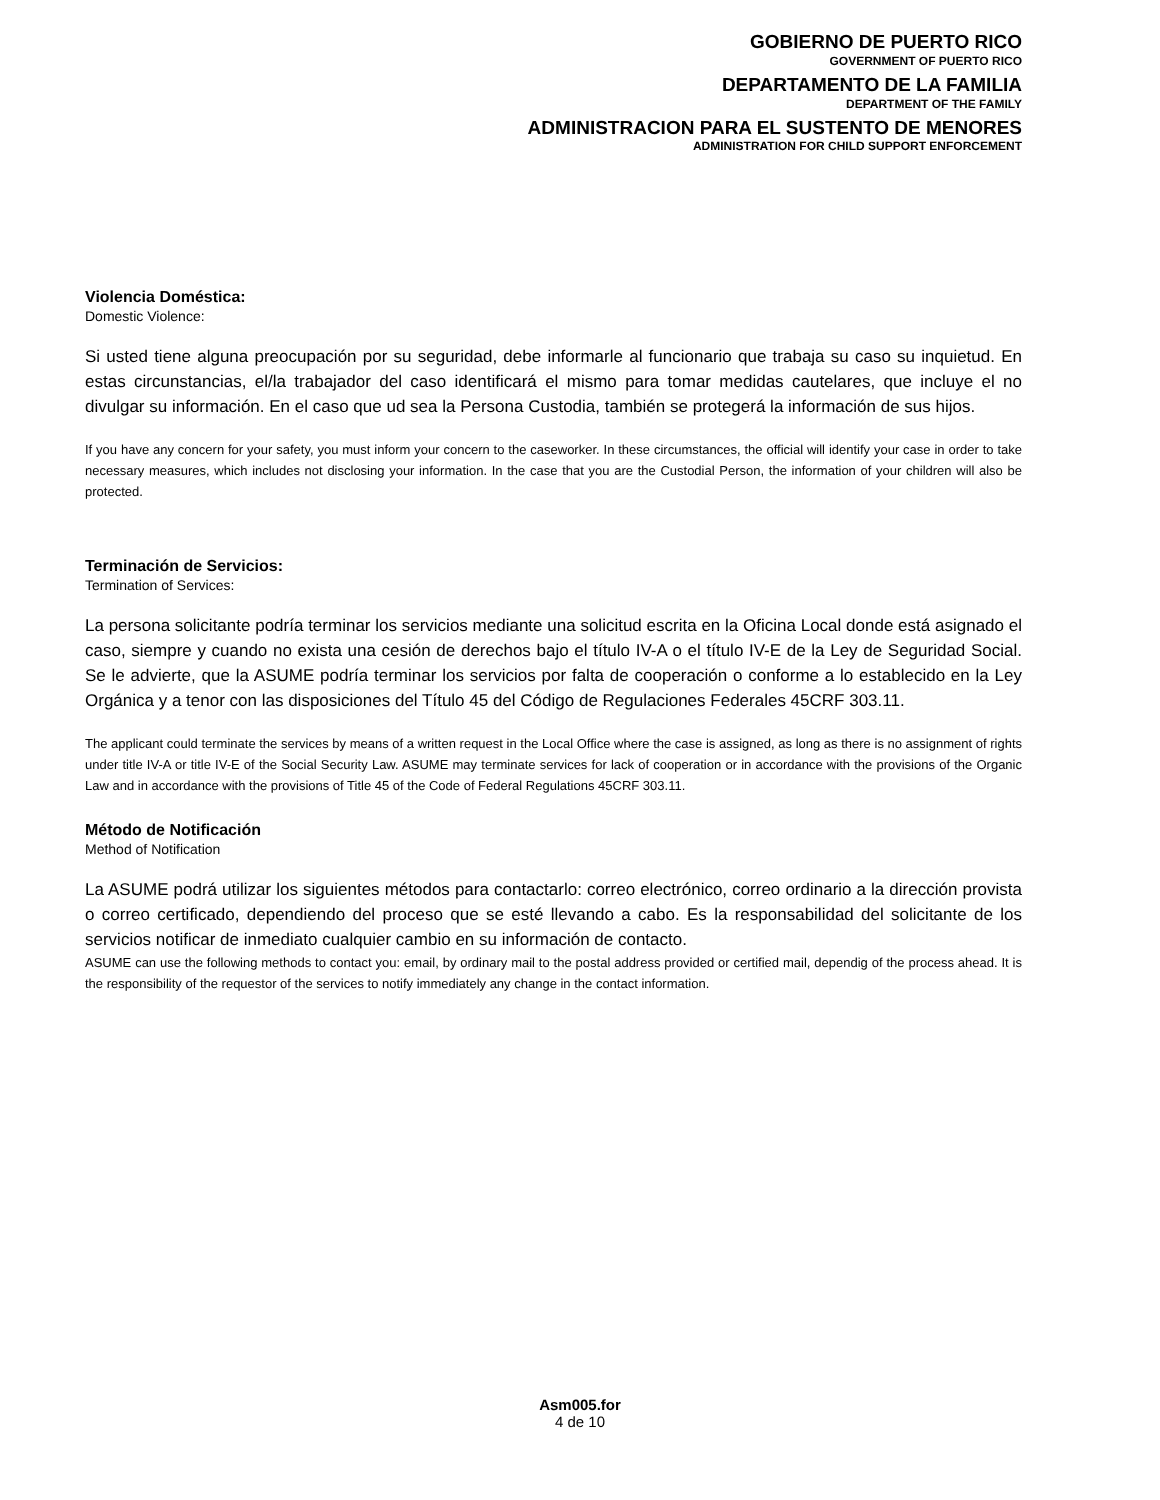GOBIERNO DE PUERTO RICO
GOVERNMENT OF PUERTO RICO
DEPARTAMENTO DE LA FAMILIA
DEPARTMENT OF THE FAMILY
ADMINISTRACION PARA EL SUSTENTO DE MENORES
ADMINISTRATION FOR CHILD SUPPORT ENFORCEMENT
Violencia Doméstica:
Domestic Violence:
Si usted tiene alguna preocupación por su seguridad, debe informarle al funcionario que trabaja su caso su inquietud. En estas circunstancias, el/la trabajador del caso identificará el mismo para tomar medidas cautelares, que incluye el no divulgar su información. En el caso que ud sea la Persona Custodia, también se protegerá la información de sus hijos.
If you have any concern for your safety, you must inform your concern to the caseworker. In these circumstances, the official will identify your case in order to take necessary measures, which includes not disclosing your information. In the case that you are the Custodial Person, the information of your children will also be protected.
Terminación de Servicios:
Termination of Services:
La persona solicitante podría terminar los servicios mediante una solicitud escrita en la Oficina Local donde está asignado el caso, siempre y cuando no exista una cesión de derechos bajo el título IV-A o el título IV-E de la Ley de Seguridad Social. Se le advierte, que la ASUME podría terminar los servicios por falta de cooperación o conforme a lo establecido en la Ley Orgánica y a tenor con las disposiciones del Título 45 del Código de Regulaciones Federales 45CRF 303.11.
The applicant could terminate the services by means of a written request in the Local Office where the case is assigned, as long as there is no assignment of rights under title IV-A or title IV-E of the Social Security Law. ASUME may terminate services for lack of cooperation or in accordance with the provisions of the Organic Law and in accordance with the provisions of Title 45 of the Code of Federal Regulations 45CRF 303.11.
Método de Notificación
Method of Notification
La ASUME podrá utilizar los siguientes métodos para contactarlo: correo electrónico, correo ordinario a la dirección provista o correo certificado, dependiendo del proceso que se esté llevando a cabo. Es la responsabilidad del solicitante de los servicios notificar de inmediato cualquier cambio en su información de contacto.
ASUME can use the following methods to contact you: email, by ordinary mail to the postal address provided or certified mail, dependig of the process ahead. It is the responsibility of the requestor of the services to notify immediately any change in the contact information.
Asm005.for
4 de 10